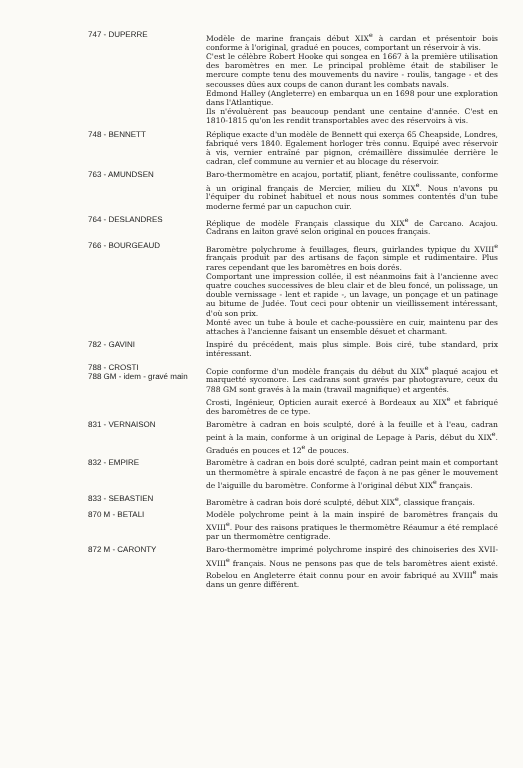| 747 - DUPERRE | Modèle de marine français début XIX<sup>e</sup> à cardan et présentoir bois conforme à l'original, gradué en pouces, comportant un réservoir à vis. C'est le célèbre Robert Hooke qui songea en 1667 à la première utilisation des baromètres en mer. Le principal problème était de stabiliser le mercure compte tenu des mouvements du navire - roulis, tangage - et des secousses dûes aux coups de canon durant les combats navals. Edmond Halley (Angleterre) en embarqua un en 1698 pour une exploration dans l'Atlantique. Ils n'évoluèrent pas beaucoup pendant une centaine d'année. C'est en 1810-1815 qu'on les rendit transportables avec des réservoirs à vis. |
| 748 - BENNETT | Réplique exacte d'un modèle de Bennett qui exerça 65 Cheapside, Londres, fabriqué vers 1840. Egalement horloger très connu. Equipé avec réservoir à vis, vernier entraîné par pignon, crémaillère dissimulée derrière le cadran, clef commune au vernier et au blocage du réservoir. |
| 763 - AMUNDSEN | Baro-thermomètre en acajou, portatif, pliant, fenêtre coulissante, conforme à un original français de Mercier, milieu du XIX<sup>e</sup>. Nous n'avons pu l'équiper du robinet habituel et nous nous sommes contentés d'un tube moderne fermé par un capuchon cuir. |
| 764 - DESLANDRES | Réplique de modèle Français classique du XIX<sup>e</sup> de Carcano. Acajou. Cadrans en laiton gravé selon original en pouces français. |
| 766 - BOURGEAUD | Baromètre polychrome à feuillages, fleurs, guirlandes typique du XVIII<sup>e</sup> français produit par des artisans de façon simple et rudimentaire. Plus rares cependant que les baromètres en bois dorés. Comportant une impression collée, il est néanmoins fait à l'ancienne avec quatre couches successives de bleu clair et de bleu foncé, un polissage, un double vernissage - lent et rapide -, un lavage, un ponçage et un patinage au bitume de Judée. Tout ceci pour obtenir un vieillissement intéressant, d'où son prix. Monté avec un tube à boule et cache-poussière en cuir, maintenu par des attaches à l'ancienne faisant un ensemble désuet et charmant. |
| 782 - GAVINI | Inspiré du précédent, mais plus simple. Bois ciré, tube standard, prix intéressant. |
| 788 - CROSTI 788 GM - idem - gravé main | Copie conforme d'un modèle français du début du XIX<sup>e</sup> plaqué acajou et marquetté sycomore. Les cadrans sont gravés par photogravure, ceux du 788 GM sont gravés à la main (travail magnifique) et argentés. Crosti, Ingénieur, Opticien aurait exercé à Bordeaux au XIX<sup>e</sup> et fabriqué des baromètres de ce type. |
| 831 - VERNAISON | Baromètre à cadran en bois sculpté, doré à la feuille et à l'eau, cadran peint à la main, conforme à un original de Lepage à Paris, début du XIX<sup>e</sup>. Gradués en pouces et 12<sup>e</sup> de pouces. |
| 832 - EMPIRE | Baromètre à cadran en bois doré sculpté, cadran peint main et comportant un thermomètre à spirale encastré de façon à ne pas gêner le mouvement de l'aiguille du baromètre. Conforme à l'original début XIX<sup>e</sup> français. |
| 833 - SEBASTIEN | Baromètre à cadran bois doré sculpté, début XIX<sup>e</sup>, classique français. |
| 870 M - BETALI | Modèle polychrome peint à la main inspiré de baromètres français du XVIII<sup>e</sup>. Pour des raisons pratiques le thermomètre Réaumur a été remplacé par un thermomètre centigrade. |
| 872 M - CARONTY | Baro-thermomètre imprimé polychrome inspiré des chinoiseries des XVII-XVIII<sup>e</sup> français. Nous ne pensons pas que de tels baromètres aient existé. Robelou en Angleterre était connu pour en avoir fabriqué au XVIII<sup>e</sup> mais dans un genre différent. |